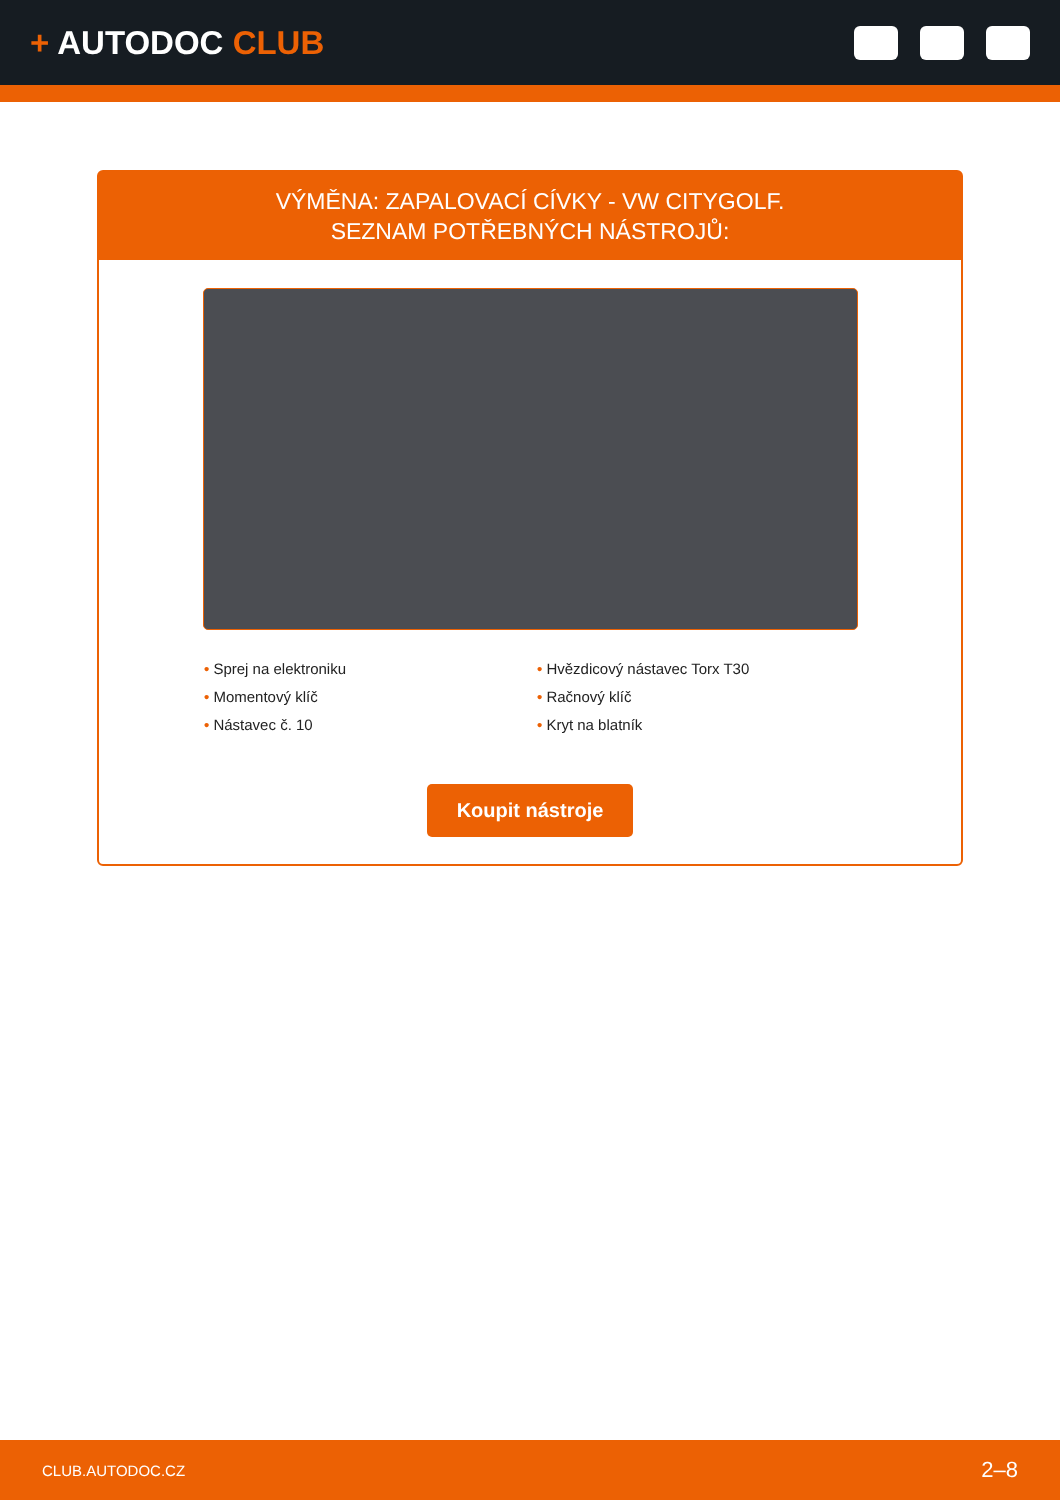+ AUTODOC CLUB
VÝMĚNA: ZAPALOVACÍ CÍVKY - VW CITYGOLF.
SEZNAM POTŘEBNÝCH NÁSTROJŮ:
• Sprej na elektroniku
• Momentový klíč
• Nástavec č. 10
• Hvězdicový nástavec Torx T30
• Račnový klíč
• Kryt na blatník
Koupit nástroje
CLUB.AUTODOC.CZ 2–8